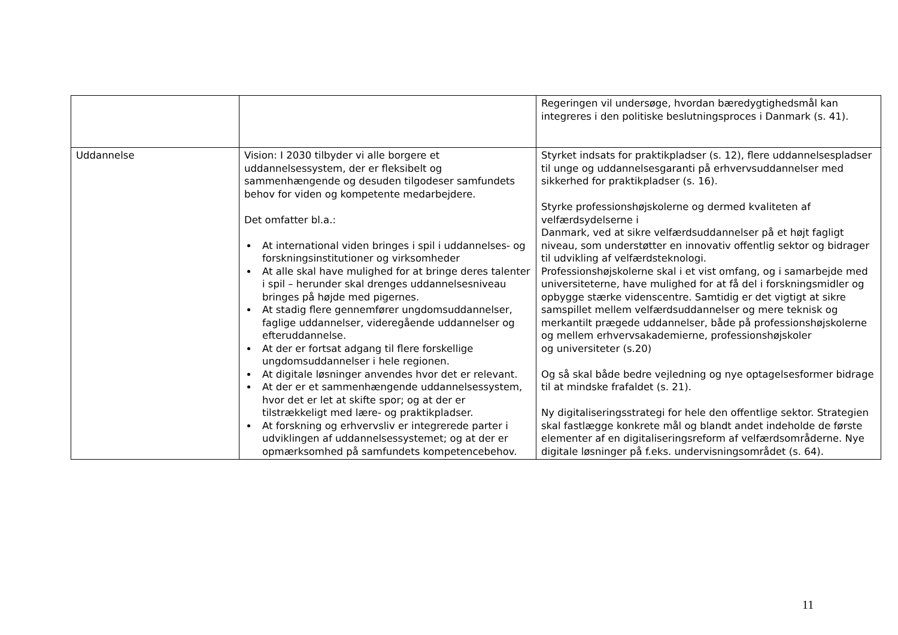| | | Regeringen vil undersøge, hvordan bæredygtighedsmål kan integreres i den politiske beslutningsproces i Danmark (s. 41). |
| Uddannelse | Vision: I 2030 tilbyder vi alle borgere et uddannelsessystem, der er fleksibelt og sammenhængende og desuden tilgodeser samfundets behov for viden og kompetente medarbejdere. Det omfatter bl.a.: At international viden bringes i spil i uddannelses- og forskningsinstitutioner og virksomheder At alle skal have mulighed for at bringe deres talenter i spil – herunder skal drenges uddannelsesniveau bringes på højde med pigernes. At stadig flere gennemfører ungdomsuddannelser, faglige uddannelser, videregående uddannelser og efteruddannelse. At der er fortsat adgang til flere forskellige ungdomsuddannelser i hele regionen. At digitale løsninger anvendes hvor det er relevant. At der er et sammenhængende uddannelsessystem, hvor det er let at skifte spor; og at der er tilstrækkeligt med lære- og praktikpladser. At forskning og erhvervsliv er integrerede parter i udviklingen af uddannelsessystemet; og at der er opmærksomhed på samfundets kompetencebehov. | Styrket indsats for praktikpladser (s. 12), flere uddannelsespladser til unge og uddannelsesgaranti på erhvervsuddannelser med sikkerhed for praktikpladser (s. 16). Styrke professionshøjskolerne og dermed kvaliteten af velfærdsydelserne i Danmark, ved at sikre velfærdsuddannelser på et højt fagligt niveau, som understøtter en innovativ offentlig sektor og bidrager til udvikling af velfærdsteknologi. Professionshøjskolerne skal i et vist omfang, og i samarbejde med universiteterne, have mulighed for at få del i forskningsmidler og opbygge stærke videnscentre. Samtidig er det vigtigt at sikre samspillet mellem velfærdsuddannelser og mere teknisk og merkantilt prægede uddannelser, både på professionshøjskolerne og mellem erhvervsakademierne, professionshøjskoler og universiteter (s.20) Og så skal både bedre vejledning og nye optagelsesformer bidrage til at mindske frafaldet (s. 21). Ny digitaliseringsstrategi for hele den offentlige sektor. Strategien skal fastlægge konkrete mål og blandt andet indeholde de første elementer af en digitaliseringsreform af velfærdsområderne. Nye digitale løsninger på f.eks. undervisningsområdet (s. 64). |
11